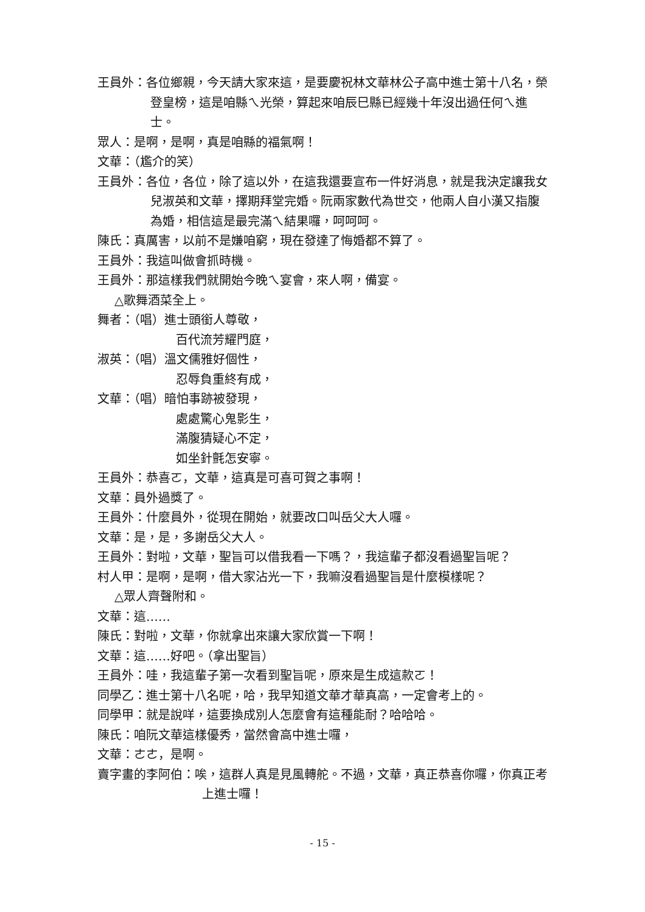王員外：各位鄉親，今天請大家來這，是要慶祝林文華林公子高中進士第十八名，榮登皇榜，這是咱縣ㄟ光榮，算起來咱辰巳縣已經幾十年沒出過任何ㄟ進士。
眾人：是啊，是啊，真是咱縣的福氣啊！
文華：（尷介的笑）
王員外：各位，各位，除了這以外，在這我還要宣布一件好消息，就是我決定讓我女兒淑英和文華，擇期拜堂完婚。阮兩家數代為世交，他兩人自小漢又指腹為婚，相信這是最完滿ㄟ結果囉，呵呵呵。
陳氏：真厲害，以前不是嫌咱窮，現在發達了悔婚都不算了。
王員外：我這叫做會抓時機。
王員外：那這樣我們就開始今晚ㄟ宴會，來人啊，備宴。
△歌舞酒菜全上。
舞者：（唱）進士頭銜人尊敬，
百代流芳耀門庭，
淑英：（唱）溫文儒雅好個性，
忍辱負重終有成，
文華：（唱）暗怕事跡被發現，
處處驚心鬼影生，
滿腹猜疑心不定，
如坐針氈怎安寧。
王員外：恭喜ㄛ，文華，這真是可喜可賀之事啊！
文華：員外過獎了。
王員外：什麼員外，從現在開始，就要改口叫岳父大人囉。
文華：是，是，多謝岳父大人。
王員外：對啦，文華，聖旨可以借我看一下嗎？，我這輩子都沒看過聖旨呢？
村人甲：是啊，是啊，借大家沾光一下，我嘛沒看過聖旨是什麼模樣呢？
△眾人齊聲附和。
文華：這……
陳氏：對啦，文華，你就拿出來讓大家欣賞一下啊！
文華：這……好吧。（拿出聖旨）
王員外：哇，我這輩子第一次看到聖旨呢，原來是生成這款ㄛ！
同學乙：進士第十八名呢，哈，我早知道文華才華真高，一定會考上的。
同學甲：就是說咩，這要換成別人怎麼會有這種能耐？哈哈哈。
陳氏：咱阮文華這樣優秀，當然會高中進士囉，
文華：ㄜㄜ，是啊。
賣字畫的李阿伯：唉，這群人真是見風轉舵。不過，文華，真正恭喜你囉，你真正考上進士囉！
- 15 -